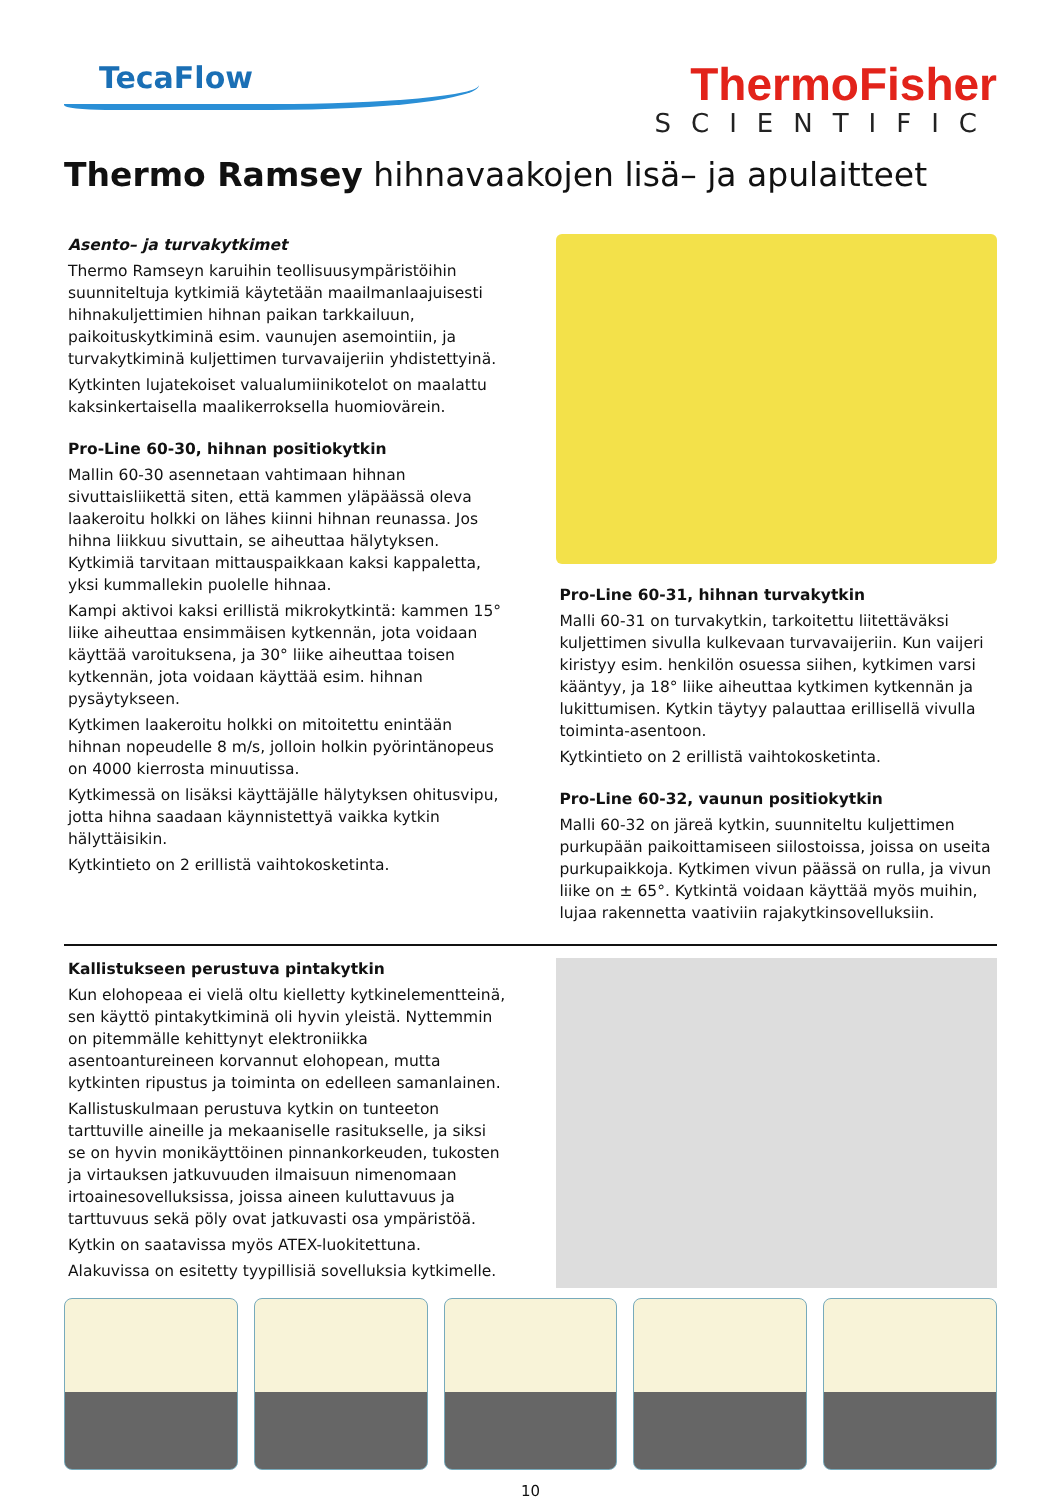TecaFlow
ThermoFisher
SCIENTIFIC
Thermo Ramsey hihnavaakojen lisä– ja apulaitteet
Asento– ja turvakytkimet
Thermo Ramseyn karuihin teollisuusympäristöihin suunniteltuja kytkimiä käytetään maailmanlaajuisesti hihnakuljettimien hihnan paikan tarkkailuun, paikoituskytkiminä esim. vaunujen asemointiin, ja turvakytkiminä kuljettimen turvavaijeriin yhdistettyinä.
Kytkinten lujatekoiset valualumiinikotelot on maalattu kaksinkertaisella maalikerroksella huomiovärein.
Pro-Line 60-30, hihnan positiokytkin
Mallin 60-30 asennetaan vahtimaan hihnan sivuttaisliikettä siten, että kammen yläpäässä oleva laakeroitu holkki on lähes kiinni hihnan reunassa. Jos hihna liikkuu sivuttain, se aiheuttaa hälytyksen. Kytkimiä tarvitaan mittauspaikkaan kaksi kappaletta, yksi kummallekin puolelle hihnaa.
Kampi aktivoi kaksi erillistä mikrokytkintä: kammen 15° liike aiheuttaa ensimmäisen kytkennän, jota voidaan käyttää varoituksena, ja 30° liike aiheuttaa toisen kytkennän, jota voidaan käyttää esim. hihnan pysäytykseen.
Kytkimen laakeroitu holkki on mitoitettu enintään hihnan nopeudelle 8 m/s, jolloin holkin pyörintänopeus on 4000 kierrosta minuutissa.
Kytkimessä on lisäksi käyttäjälle hälytyksen ohitusvipu, jotta hihna saadaan käynnistettyä vaikka kytkin hälyttäisikin.
Kytkintieto on 2 erillistä vaihtokosketinta.
Pro-Line 60-31, hihnan turvakytkin
Malli 60-31 on turvakytkin, tarkoitettu liitettäväksi kuljettimen sivulla kulkevaan turvavaijeriin. Kun vaijeri kiristyy esim. henkilön osuessa siihen, kytkimen varsi kääntyy, ja 18° liike aiheuttaa kytkimen kytkennän ja lukittumisen. Kytkin täytyy palauttaa erillisellä vivulla toiminta-asentoon.
Kytkintieto on 2 erillistä vaihtokosketinta.
Pro-Line 60-32, vaunun positiokytkin
Malli 60-32 on järeä kytkin, suunniteltu kuljettimen purkupään paikoittamiseen siilostoissa, joissa on useita purkupaikkoja. Kytkimen vivun päässä on rulla, ja vivun liike on ± 65°. Kytkintä voidaan käyttää myös muihin, lujaa rakennetta vaativiin rajakytkinsovelluksiin.
Kallistukseen perustuva pintakytkin
Kun elohopeaa ei vielä oltu kielletty kytkinelementteinä, sen käyttö pintakytkiminä oli hyvin yleistä. Nyttemmin on pitemmälle kehittynyt elektroniikka asentoantureineen korvannut elohopean, mutta kytkinten ripustus ja toiminta on edelleen samanlainen.
Kallistuskulmaan perustuva kytkin on tunteeton tarttuville aineille ja mekaaniselle rasitukselle, ja siksi se on hyvin monikäyttöinen pinnankorkeuden, tukosten ja virtauksen jatkuvuuden ilmaisuun nimenomaan irtoainesovelluksissa, joissa aineen kuluttavuus ja tarttuvuus sekä pöly ovat jatkuvasti osa ympäristöä.
Kytkin on saatavissa myös ATEX-luokitettuna.
Alakuvissa on esitetty tyypillisiä sovelluksia kytkimelle.
10